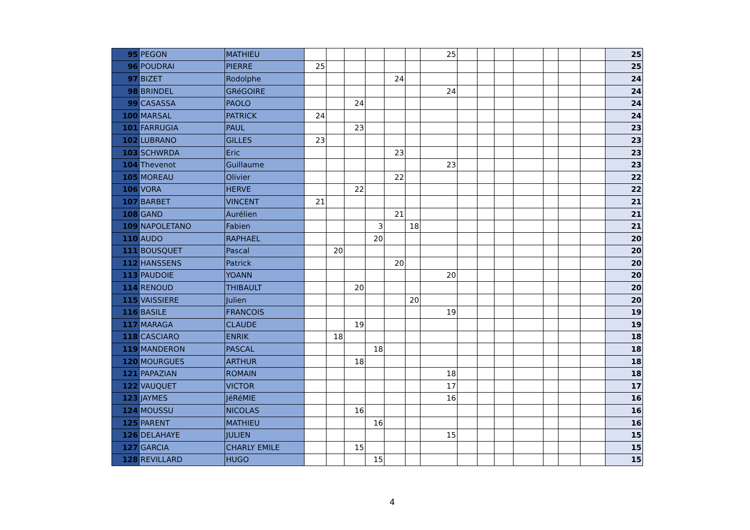| 95 | PEGON | MATHIEU | | | | | | | 25 | | | | | | | | 25 |
| 96 | POUDRAI | PIERRE | 25 | | | | | | | | | | | | | | 25 |
| 97 | BIZET | Rodolphe | | | | | 24 | | | | | | | | | | 24 |
| 98 | BRINDEL | GRéGOIRE | | | | | | | 24 | | | | | | | | 24 |
| 99 | CASASSA | PAOLO | | | 24 | | | | | | | | | | | | 24 |
| 100 | MARSAL | PATRICK | 24 | | | | | | | | | | | | | | 24 |
| 101 | FARRUGIA | PAUL | | | 23 | | | | | | | | | | | | 23 |
| 102 | LUBRANO | GILLES | 23 | | | | | | | | | | | | | | 23 |
| 103 | SCHWRDA | Eric | | | | | 23 | | | | | | | | | | 23 |
| 104 | Thevenot | Guillaume | | | | | | | 23 | | | | | | | | 23 |
| 105 | MOREAU | Olivier | | | | | 22 | | | | | | | | | | 22 |
| 106 | VORA | HERVE | | | 22 | | | | | | | | | | | | 22 |
| 107 | BARBET | VINCENT | 21 | | | | | | | | | | | | | | 21 |
| 108 | GAND | Aurélien | | | | | 21 | | | | | | | | | | 21 |
| 109 | NAPOLETANO | Fabien | | | | 3 | | 18 | | | | | | | | | 21 |
| 110 | AUDO | RAPHAEL | | | | 20 | | | | | | | | | | | 20 |
| 111 | BOUSQUET | Pascal | | 20 | | | | | | | | | | | | | 20 |
| 112 | HANSSENS | Patrick | | | | | 20 | | | | | | | | | | 20 |
| 113 | PAUDOIE | YOANN | | | | | | | 20 | | | | | | | | 20 |
| 114 | RENOUD | THIBAULT | | | 20 | | | | | | | | | | | | 20 |
| 115 | VAISSIERE | Julien | | | | | | 20 | | | | | | | | | 20 |
| 116 | BASILE | FRANCOIS | | | | | | | 19 | | | | | | | | 19 |
| 117 | MARAGA | CLAUDE | | | 19 | | | | | | | | | | | | 19 |
| 118 | CASCIARO | ENRIK | | 18 | | | | | | | | | | | | | 18 |
| 119 | MANDERON | PASCAL | | | | 18 | | | | | | | | | | | 18 |
| 120 | MOURGUES | ARTHUR | | | 18 | | | | | | | | | | | | 18 |
| 121 | PAPAZIAN | ROMAIN | | | | | | | 18 | | | | | | | | 18 |
| 122 | VAUQUET | VICTOR | | | | | | | 17 | | | | | | | | 17 |
| 123 | JAYMES | JéRéMIE | | | | | | | 16 | | | | | | | | 16 |
| 124 | MOUSSU | NICOLAS | | | 16 | | | | | | | | | | | | 16 |
| 125 | PARENT | MATHIEU | | | | 16 | | | | | | | | | | | 16 |
| 126 | DELAHAYE | JULIEN | | | | | | | 15 | | | | | | | | 15 |
| 127 | GARCIA | CHARLY EMILE | | | 15 | | | | | | | | | | | | 15 |
| 128 | REVILLARD | HUGO | | | | 15 | | | | | | | | | | | 15 |
4